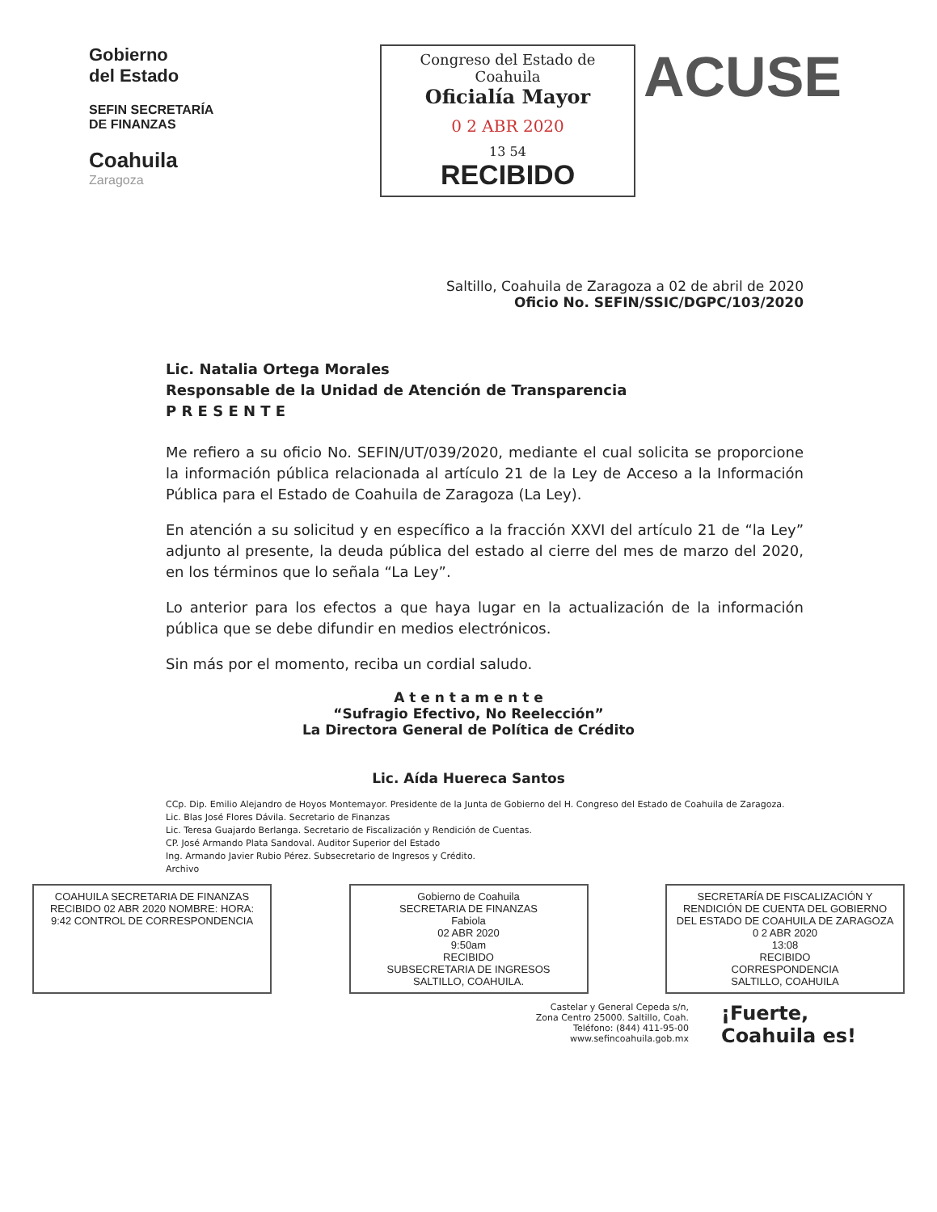Gobierno
del Estado
SEFIN SECRETARÍA DE FINANZAS
Coahuila
Zaragoza
Congreso del Estado de Coahuila
Oficialía Mayor
0 2 ABR 2020
13 54
RECIBIDO
ACUSE
Saltillo, Coahuila de Zaragoza a 02 de abril de 2020
Oficio No. SEFIN/SSIC/DGPC/103/2020
Lic. Natalia Ortega Morales
Responsable de la Unidad de Atención de Transparencia
P R E S E N T E
Me refiero a su oficio No. SEFIN/UT/039/2020, mediante el cual solicita se proporcione la información pública relacionada al artículo 21 de la Ley de Acceso a la Información Pública para el Estado de Coahuila de Zaragoza (La Ley).
En atención a su solicitud y en específico a la fracción XXVI del artículo 21 de “la Ley” adjunto al presente, la deuda pública del estado al cierre del mes de marzo del 2020, en los términos que lo señala “La Ley”.
Lo anterior para los efectos a que haya lugar en la actualización de la información pública que se debe difundir en medios electrónicos.
Sin más por el momento, reciba un cordial saludo.
A t e n t a m e n t e
“Sufragio Efectivo, No Reelección”
La Directora General de Política de Crédito
Lic. Aída Huereca Santos
CCp. Dip. Emilio Alejandro de Hoyos Montemayor. Presidente de la Junta de Gobierno del H. Congreso del Estado de Coahuila de Zaragoza.
Lic. Blas José Flores Dávila. Secretario de Finanzas
Lic. Teresa Guajardo Berlanga. Secretario de Fiscalización y Rendición de Cuentas.
CP. José Armando Plata Sandoval. Auditor Superior del Estado
Ing. Armando Javier Rubio Pérez. Subsecretario de Ingresos y Crédito.
Archivo
COAHUILA SECRETARIA DE FINANZAS RECIBIDO 02 ABR 2020 NOMBRE: HORA: 9:42 CONTROL DE CORRESPONDENCIA
Gobierno de Coahuila
SECRETARIA DE FINANZAS
Fabiola
02 ABR 2020
9:50am
RECIBIDO
SUBSECRETARIA DE INGRESOS
SALTILLO, COAHUILA.
SECRETARÍA DE FISCALIZACIÓN Y RENDICIÓN DE CUENTA DEL GOBIERNO DEL ESTADO DE COAHUILA DE ZARAGOZA
0 2 ABR 2020
13:08
RECIBIDO
CORRESPONDENCIA
SALTILLO, COAHUILA
Castelar y General Cepeda s/n,
Zona Centro 25000. Saltillo, Coah.
Teléfono: (844) 411-95-00
www.sefincoahuila.gob.mx
¡Fuerte,
Coahuila es!